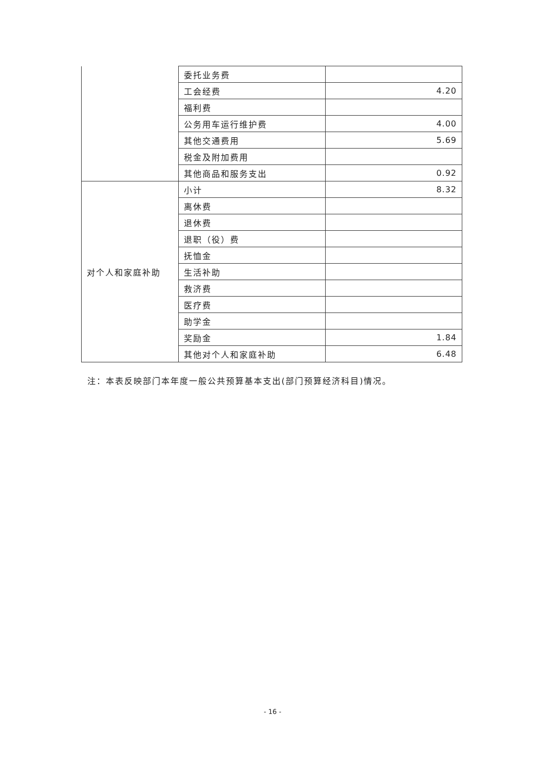| | 委托业务费 | |
| | 工会经费 | 4.20 |
| | 福利费 | |
| | 公务用车运行维护费 | 4.00 |
| | 其他交通费用 | 5.69 |
| | 税金及附加费用 | |
| | 其他商品和服务支出 | 0.92 |
| 对个人和家庭补助 | 小计 | 8.32 |
| | 离休费 | |
| | 退休费 | |
| | 退职（役）费 | |
| | 抚恤金 | |
| | 生活补助 | |
| | 救济费 | |
| | 医疗费 | |
| | 助学金 | |
| | 奖励金 | 1.84 |
| | 其他对个人和家庭补助 | 6.48 |
注：本表反映部门本年度一般公共预算基本支出(部门预算经济科目)情况。
- 16 -